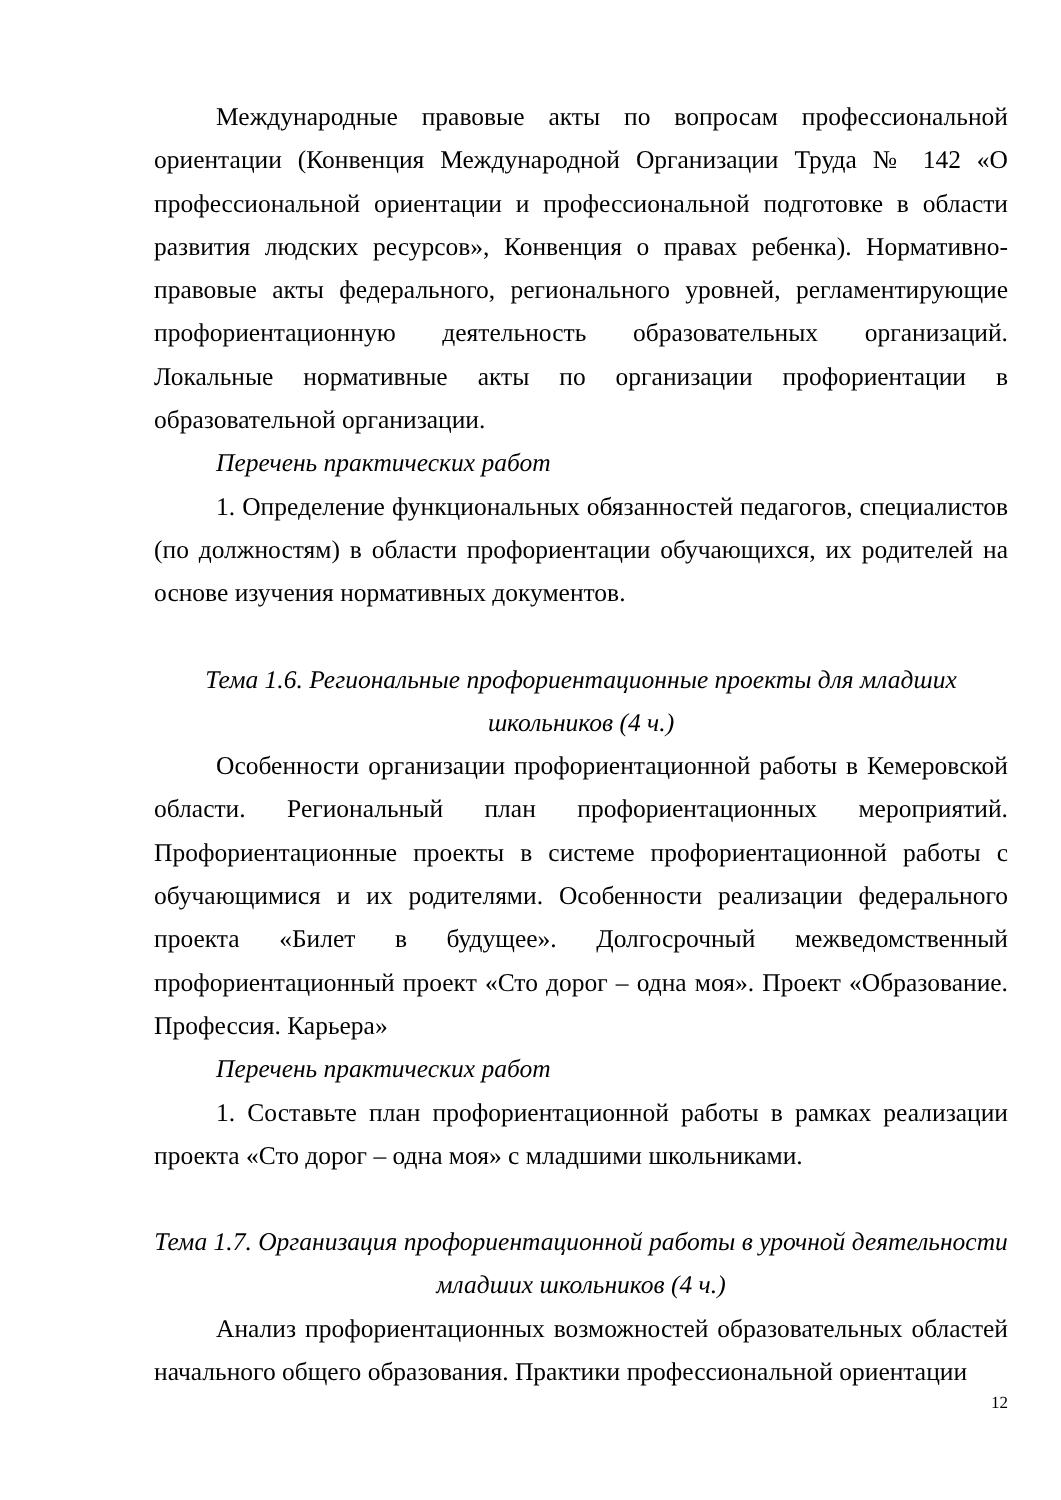Международные правовые акты по вопросам профессиональной ориентации (Конвенция Международной Организации Труда № 142 «О профессиональной ориентации и профессиональной подготовке в области развития людских ресурсов», Конвенция о правах ребенка). Нормативно-правовые акты федерального, регионального уровней, регламентирующие профориентационную деятельность образовательных организаций. Локальные нормативные акты по организации профориентации в образовательной организации.
Перечень практических работ
1. Определение функциональных обязанностей педагогов, специалистов (по должностям) в области профориентации обучающихся, их родителей на основе изучения нормативных документов.
Тема 1.6. Региональные профориентационные проекты для младших школьников (4 ч.)
Особенности организации профориентационной работы в Кемеровской области. Региональный план профориентационных мероприятий. Профориентационные проекты в системе профориентационной работы с обучающимися и их родителями. Особенности реализации федерального проекта «Билет в будущее». Долгосрочный межведомственный профориентационный проект «Сто дорог – одна моя». Проект «Образование. Профессия. Карьера»
Перечень практических работ
1. Составьте план профориентационной работы в рамках реализации проекта «Сто дорог – одна моя» с младшими школьниками.
Тема 1.7. Организация профориентационной работы в урочной деятельности младших школьников (4 ч.)
Анализ профориентационных возможностей образовательных областей начального общего образования. Практики профессиональной ориентации
12